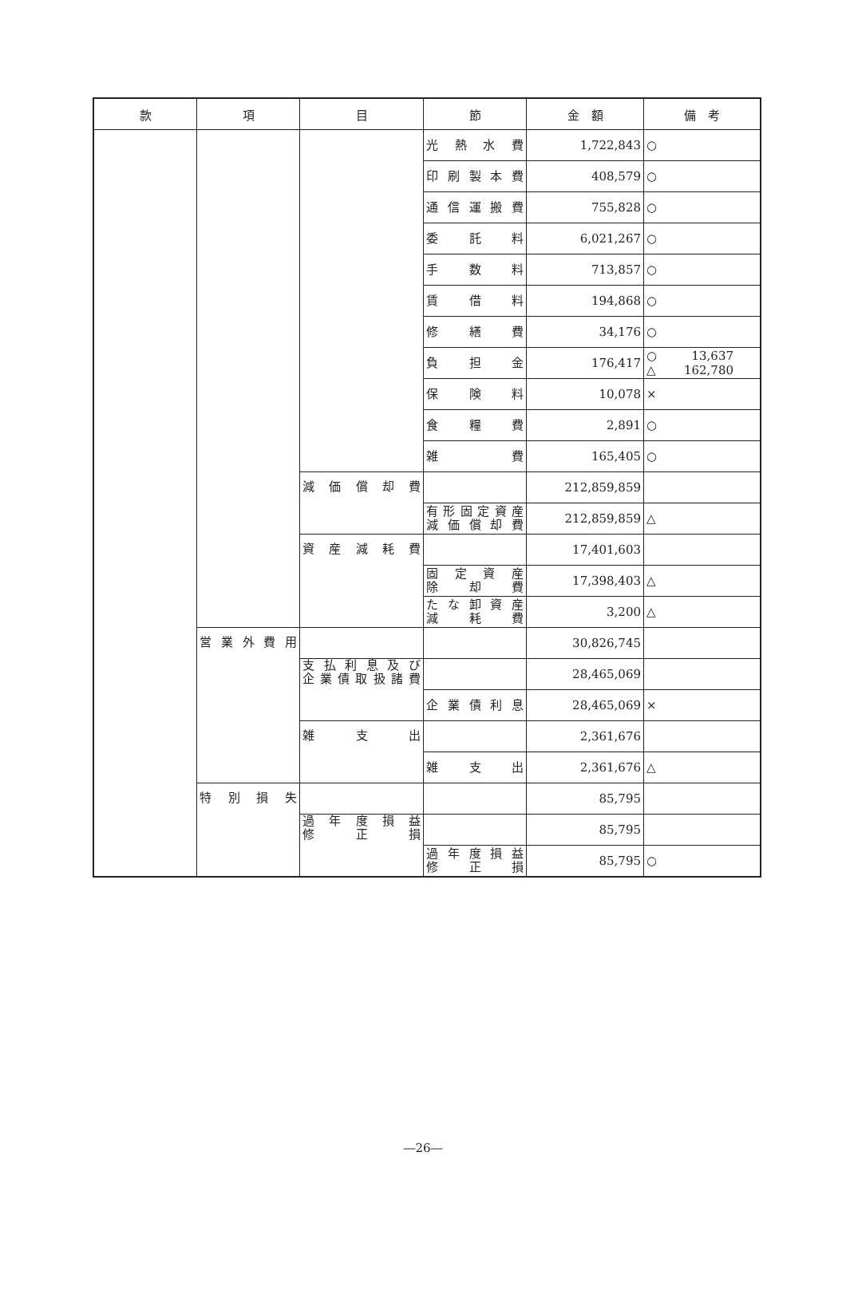| 款 | 項 | 目 | 節 | 金 額 | 備 考 |
| --- | --- | --- | --- | --- | --- |
| | | | 光熱水費 | 1,722,843 | ○ |
| | | | 印刷製本費 | 408,579 | ○ |
| | | | 通信運搬費 | 755,828 | ○ |
| | | | 委託料 | 6,021,267 | ○ |
| | | | 手数料 | 713,857 | ○ |
| | | | 賃借料 | 194,868 | ○ |
| | | | 修繕費 | 34,176 | ○ |
| | | | 負担金 | 176,417 | ○ 13,637 △ 162,780 |
| | | | 保険料 | 10,078 | × |
| | | | 食糧費 | 2,891 | ○ |
| | | | 雑費 | 165,405 | ○ |
| | | 減価償却費 | | 212,859,859 | |
| | | | 有形固定資産 減価償却費 | 212,859,859 | △ |
| | | 資産減耗費 | | 17,401,603 | |
| | | | 固定資産 除却費 | 17,398,403 | △ |
| | | | たな卸資産 減耗費 | 3,200 | △ |
| | 営業外費用 | | | 30,826,745 | |
| | | 支払利息及び 企業債取扱諸費 | | 28,465,069 | |
| | | | 企業債利息 | 28,465,069 | × |
| | | 雑支出 | | 2,361,676 | |
| | | | 雑支出 | 2,361,676 | △ |
| | 特別損失 | | | 85,795 | |
| | | 過年度損益 修正損 | | 85,795 | |
| | | | 過年度損益 修正損 | 85,795 | ○ |
―26―